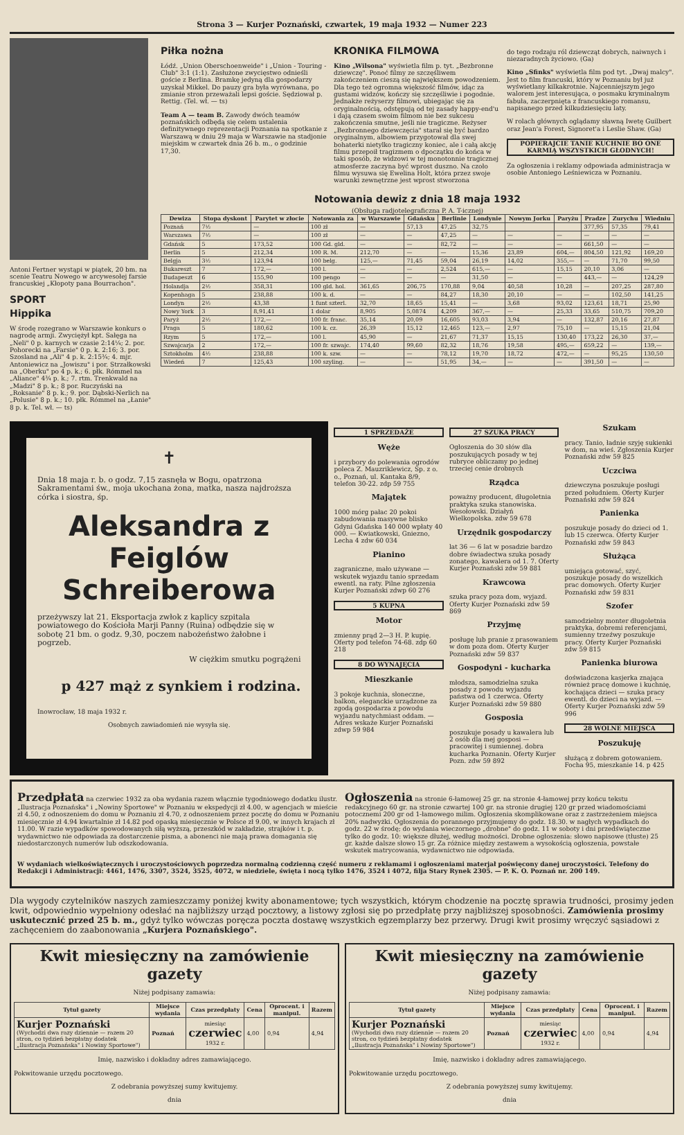Strona 3 — Kurjer Poznański, czwartek, 19 maja 1932 — Numer 223
Antoni Fertner wystąpi w piątek, 20 bm. na scenie Teatru Nowego w arcywesołej farsie francuskiej „Kłopoty pana Bourrachon".
SPORT
Hippika
W środę rozegrano w Warszawie konkurs o nagrodę armji. Zwyciężył kpt. Sałęga na „Neli" 0 p. karnych w czasie 2:14¼; 2. por. Pohorecki na „Farsie" 0 p. k. 2:16; 3. por. Szosland na „Ali" 4 p. k. 2:15¾; 4. mjr. Antoniewicz na „Jowiszu" i por. Strzałkowski na „Oberku" po 4 p. k.; 6. płk. Rómmel na „Aliance" 4¾ p. k.; 7. rtm. Trenkwald na „Madzi" 8 p. k.; 8 por. Ruczyński na „Roksanie" 8 p. k.; 9. por. Dąbski-Nerlich na „Polusie" 8 p. k.; 10. płk. Rómmel na „Łanie" 8 p. k. Tel. wł. — ts)
Piłka nożna
Łódź. „Union Oberschoenweide" i „Union - Touring - Club" 3:1 (1:1). Zasłużone zwycięstwo odnieśli goście z Berlina. Bramkę jedyną dla gospodarzy uzyskał Mikkel. Do pauzy gra była wyrównana, po zmianie stron przeważali lepsi goście. Sędziował p. Rettig. (Tel. wł. — ts)
Team A — team B. Zawody dwóch teamów poznańskich odbędą się celem ustalenia definitywnego reprezentacji Poznania na spotkanie z Warszawą w dniu 29 maja w Warszawie na stadjonie miejskim w czwartek dnia 26 b. m., o godzinie 17,30.
KRONIKA FILMOWA
Kino „Wilsona" wyświetla film p. tyt. „Bezbronne dziewczę". Ponoć filmy ze szczęśliwem zakończeniem cieszą się największem powodzeniem. Dla tego też ogromna większość filmów, idąc za gustami widzów, kończy się szczęśliwie i pogodnie. Jednakże reżyserzy filmowi, ubiegając się za oryginalnością, odstępują od tej zasady happy-end'u i dają czasem swoim filmom nie bez sukcesu zakończenia smutne, jeśli nie tragiczne. Reżyser „Bezbronnego dziewczęcia" starał się być bardzo oryginalnym, albowiem przygotował dla swej bohaterki nietylko tragiczny koniec, ale i całą akcję filmu przepoił tragizmem o dpoczątku do końca w taki sposób, że widzowi w tej monotonnie tragicznej atmosferze zaczyna być wprost duszno. Na czoło filmu wysuwa się Ewelina Holt, która przez swoje warunki zewnętrzne jest wprost stworzona
do tego rodzaju ról dziewcząt dobrych, naiwnych i niezaradnych życiowo. (Ga)
Kino „Sfinks" wyświetla film pod tyt. „Dwaj malcy". Jest to film francuski, który w Poznaniu był już wyświetlany kilkakrotnie. Najcenniejszym jego walorem jest interesująca, o posmaku kryminalnym fabuła, zaczerpnięta z francuskiego romansu, napisanego przed kilkudziesięciu laty.
W rolach głównych oglądamy sławną Iwetę Guilbert oraz Jean'a Forest, Signoret'a i Leslie Shaw. (Ga)
POPIERAJCIE TANIE KUCHNIE BO ONE KARMIĄ WSZYSTKICH GŁODNYCH!
Za ogłoszenia i reklamy odpowiada administracja w osobie Antoniego Leśniewicza w Poznaniu.
Notowania dewiz z dnia 18 maja 1932
(Obsługa radjotelegraficzna P. A. T-icznej)
| Dewiza | Stopa dyskont | Parytet w złocie | Notowania za | w Warszawie | Gdańsku | Berlinie | Londynie | Nowym Jorku | Paryżu | Pradze | Zurychu | Wiedniu |
| --- | --- | --- | --- | --- | --- | --- | --- | --- | --- | --- | --- | --- |
| Poznań | 7½ | — | 100 zł | — | 57,13 | 47,25 | 32,75 | | | 377,95 | 57,35 | 79,41 |
| Warszawa | 7½ | — | 100 zł | — | — | 47,25 | — | — | — | — | — | — |
| Gdańsk | 5 | 173,52 | 100 Gd. gld. | — | — | 82,72 | — | — | — | 661,50 | — | — |
| Berlin | 5 | 212,34 | 100 R. M. | 212,70 | — | — | 15,36 | 23,89 | 604,— | 804,50 | 121,92 | 169,20 |
| Belgja | 3½ | 123,94 | 100 belg. | 125,— | 71,45 | 59,04 | 26,19 | 14,02 | 355,— | — | 71,70 | 99,50 |
| Bukareszt | 7 | 172,— | 100 l. | — | — | 2,524 | 615,— | — | 15,15 | 20,10 | 3,06 | — |
| Budapeszt | 6 | 155,90 | 100 pengo | — | — | — | 31,50 | — | — | 443,— | — | 124,29 |
| Holandja | 2½ | 358,31 | 100 gld. hol. | 361,65 | 206,75 | 170,88 | 9,04 | 40,58 | 10,28 | — | 207,25 | 287,80 |
| Kopenhaga | 5 | 238,88 | 100 k. d. | — | — | 84,27 | 18,30 | 20,10 | — | — | 102,50 | 141,25 |
| Londyn | 2½ | 43,38 | 1 funt szterl. | 32,70 | 18,65 | 15,41 | — | 3,68 | 93,02 | 123,61 | 18,71 | 25,90 |
| Nowy York | 3 | 8,91,41 | 1 dolar | 8,905 | 5,0874 | 4,209 | 367,— | — | 25,33 | 33,65 | 510,75 | 709,20 |
| Paryż | 2½ | 172,— | 100 fr. franc. | 35,14 | 20,09 | 16,605 | 93,03 | 3,94 | — | 132,87 | 20,16 | 27,87 |
| Praga | 5 | 180,62 | 100 k. cz. | 26,39 | 15,12 | 12,465 | 123,— | 2,97 | 75,10 | — | 15,15 | 21,04 |
| Rzym | 5 | 172,— | 100 l. | 45,90 | — | 21,67 | 71,37 | 15,15 | 130,40 | 173,22 | 26,30 | 37,— |
| Szwajcarja | 2 | 172,— | 100 fr. szwajc. | 174,40 | 99,60 | 82,32 | 18,76 | 19,58 | 495,— | 659,22 | — | 139,— |
| Sztokholm | 4½ | 238,88 | 100 k. szw. | — | — | 78,12 | 19,70 | 18,72 | 472,— | — | 95,25 | 130,50 |
| Wiedeń | 7 | 125,43 | 100 szyling. | — | — | 51,95 | 34,— | — | — | 391,50 | — | — |
✝
Dnia 18 maja r. b. o godz. 7,15 zasnęła w Bogu, opatrzona Sakramentami św., moja ukochana żona, matka, nasza najdroższa córka i siostra, śp.
Aleksandra z Feiglów Schreiberowa
przeżywszy lat 21. Eksportacja zwłok z kaplicy szpitala powiatowego do Kościoła Marji Panny (Ruina) odbędzie się w sobotę 21 bm. o godz. 9,30, poczem nabożeństwo żałobne i pogrzeb.
W ciężkim smutku pogrążeni
p 427 mąż z synkiem i rodzina.
Inowrocław, 18 maja 1932 r.
Osobnych zawiadomień nie wysyła się.
1 SPRZEDAŻE
Węże
i przybory do polewania ogrodów poleca Z. Mauzriklewicz, Sp. z o. o., Poznań, ul. Kantaka 8/9, telefon 30-22. zdp 59 755
Majątek
1000 mórg pałac 20 pokoi zabudowania masywne blisko Gdyni Gdańska 140 000 wpłaty 40 000. — Kwiatkowski, Gniezno, Lecha 4 zdw 60 034
Pianino
zagraniczne, mało używane — wskutek wyjazdu tanio sprzedam ewentl. na raty. Pilne zgłoszenia Kurjer Poznański zdwp 60 276
5 KUPNA
Motor
zmienny prąd 2—3 H. P. kupię. Oferty pod telefon 74-68. zdp 60 218
8 DO WYNAJĘCIA
Mieszkanie
3 pokoje kuchnia, słoneczne, balkon, eleganckie urządzone za zgodą gospodarza z powodu wyjazdu natychmiast oddam. — Adres wskaże Kurjer Poznański zdwp 59 984
27 SZUKA PRACY
Ogłoszenia do 30 słów dla poszukujących posady w tej rubryce obliczamy po jednej trzeciej cenie drobnych
Rządca
poważny producent, długoletnia praktyka szuka stanowiska. Wesołowski. Działyń Wielkopolska. zdw 59 678
Urzędnik gospodarczy
lat 36 — 6 lat w posadzie bardzo dobre świadectwa szuka posady zonatego, kawalera od 1. 7. Oferty Kurjer Poznański zdw 59 881
Krawcowa
szuka pracy poza dom, wyjazd. Oferty Kurjer Poznański zdw 59 869
Przyjmę
posługę lub pranie z prasowaniem w dom poza dom. Oferty Kurjer Poznański zdw 59 837
Gospodyni - kucharka
młodsza, samodzielna szuka posady z powodu wyjazdu państwa od 1 czerwca. Oferty Kurjer Poznański zdw 59 880
Gosposia
poszukuje posady u kawalera lub 2 osób dla mej gosposi — pracowitej i sumiennej. dobra kucharka Poznanin. Oferty Kurjer Pozn. zdw 59 892
Szukam
pracy. Tanio, ładnie szyję sukienki w dom, na wieś. Zgłoszenia Kurjer Poznański zdw 59 825
Uczciwa
dziewczyna poszukuje posługi przed południem. Oferty Kurjer Poznański zdw 59 824
Panienka
poszukuje posady do dzieci od 1. lub 15 czerwca. Oferty Kurjer Poznański zdw 59 843
Służąca
umiejąca gotować, szyć, poszukuje posady do wszelkich prac domowych. Oferty Kurjer Poznański zdw 59 831
Szofer
samodzielny monter długoletnia praktyka, dobremi referencjami, sumienny trzeźwy poszukuje pracy. Oferty Kurjer Poznański zdw 59 815
Panienka biurowa
doświadczona kasjerka znająca również pracę domowe i kuchnię, kochająca dzieci — szuka pracy ewentl. do dzieci na wyjazd. — Oferty Kurjer Poznański zdw 59 996
28 WOLNE MIEJSCA
Poszukuję
służącą z dobrem gotowaniem. Focha 95, mieszkanie 14. p 425
Przedpłata na czerwiec 1932 za oba wydania razem włącznie tygodniowego dodatku ilustr. „Ilustracja Poznańska" i „Nowiny Sportowe" w Poznaniu w ekspedycji zł 4.00, w agencjach w mieście zł 4.50, z odnoszeniem do domu w Poznaniu zł 4.70, z odnoszeniem przez pocztę do domu w Poznaniu miesięcznie zł 4.94 kwartalnie zł 14.82 pod opaską miesięcznie w Polsce zł 9.00, w innych krajach zł 11.00. W razie wypadków spowodowanych siłą wyższą, przeszkód w zakładzie, strajków i t. p. wydawnictwo nie odpowiada za dostarczenie pisma, a abonenci nie mają prawa domagania się niedostarczonych numerów lub odszkodowania.
Ogłoszenia na stronie 6-łamowej 25 gr. na stronie 4-łamowej przy końcu tekstu redakcyjnego 60 gr. na stronie czwartej 100 gr. na stronie drugiej 120 gr przed wiadomościami potocznemi 200 gr od 1-łamowego milim. Ogłoszenia skomplikowane oraz z zastrzeżeniem miejsca 20% nadwyżki. Ogłoszenia do porannego przyjmujemy do godz. 18.30. w nagłych wypadkach do godz. 22 w środę; do wydania wieczornego „drobne" do godz. 11 w soboty i dni przedświąteczne tylko do godz. 10: większe dłużej, według możności. Drobne ogłoszenia: słowo napisowe (tłuste) 25 gr. każde dalsze słowo 15 gr. Za różnice między zestawem a wysokością ogłoszenia, powstałe wskutek matrycowania, wydawnictwo nie odpowiada.
W wydaniach wielkoświątecznych i uroczystościowych poprzedza normalną codzienną część numeru z reklamami i ogłoszeniami materjał poświęcony danej uroczystości. Telefony do Redakcji i Administracji: 4461, 1476, 3307, 3524, 3525, 4072, w niedziele, święta i nocą tylko 1476, 3524 i 4072, filja Stary Rynek 2305. — P. K. O. Poznań nr. 200 149.
Dla wygody czytelników naszych zamieszczamy poniżej kwity abonamentowe; tych wszystkich, którym chodzenie na pocztę sprawia trudności, prosimy jeden kwit, odpowiednio wypełniony odesłać na najbliższy urząd pocztowy, a listowy zgłosi się po przedpłatę przy najbliższej sposobności. Zamówienia prosimy uskutecznić przed 25 b. m., gdyż tylko wówczas poręcza poczta dostawę wszystkich egzemplarzy bez przerwy. Drugi kwit prosimy wręczyć sąsiadowi z zachęceniem do zaabonowania „Kurjera Poznańskiego".
Kwit miesięczny na zamówienie gazety
Niżej podpisany zamawia:
| Tytuł gazety | Miejsce wydania | Czas przedpłaty | Cena | Oprocent. i manipul. | Razem |
| --- | --- | --- | --- | --- | --- |
| Kurjer Poznański (Wychodzi dwa razy dziennie — razem 20 stron, co tydzień bezpłatny dodatek „Ilustracja Poznańska" i Nowiny Sportowe") | Poznań | miesiąc czerwiec 1932 r. | 4,00 | 0,94 | 4,94 |
Imię, nazwisko i dokładny adres zamawiającego.
Pokwitowanie urzędu pocztowego.
Z odebrania powyższej sumy kwitujemy.
dnia
Kwit miesięczny na zamówienie gazety
Niżej podpisany zamawia:
| Tytuł gazety | Miejsce wydania | Czas przedpłaty | Cena | Oprocent. i manipul. | Razem |
| --- | --- | --- | --- | --- | --- |
| Kurjer Poznański (Wychodzi dwa razy dziennie — razem 20 stron, co tydzień bezpłatny dodatek „Ilustracja Poznańska" i Nowiny Sportowe") | Poznań | miesiąc czerwiec 1932 r. | 4,00 | 0,94 | 4,94 |
Imię, nazwisko i dokładny adres zamawiającego.
Pokwitowanie urzędu pocztowego.
Z odebrania powyższej sumy kwitujemy.
dnia